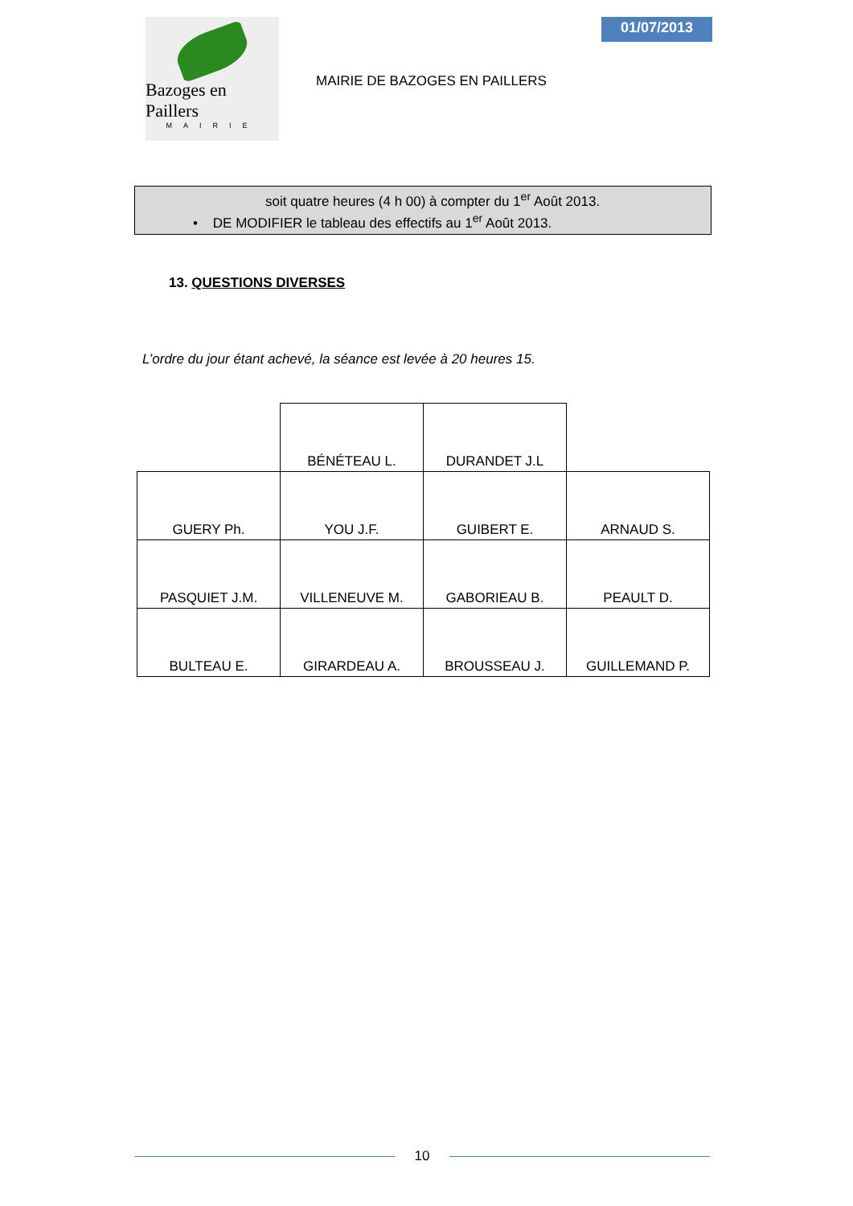Bazoges en Paillers
MAIRIE
MAIRIE DE BAZOGES EN PAILLERS
01/07/2013
soit quatre heures (4 h 00) à compter du 1<sup>er</sup> Août 2013.
• DE MODIFIER le tableau des effectifs au 1<sup>er</sup> Août 2013.
13. QUESTIONS DIVERSES
L’ordre du jour étant achevé, la séance est levée à 20 heures 15.
| | BÉNÉTEAU L. | DURANDET J.L | |
| GUERY Ph. | YOU J.F. | GUIBERT E. | ARNAUD S. |
| PASQUIET J.M. | VILLENEUVE M. | GABORIEAU B. | PEAULT D. |
| BULTEAU E. | GIRARDEAU A. | BROUSSEAU J. | GUILLEMAND P. |
10